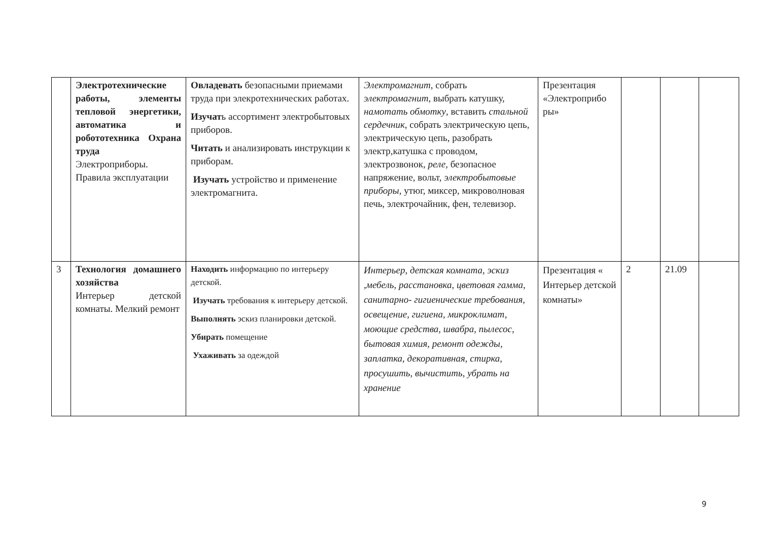| | Электротехнические работы, элементы тепловой энергетики, автоматика и робототехника Охрана труда Электроприборы. Правила эксплуатации | Овладевать безопасными приемами труда при элекротехнических работах. Изучат ь ассортимент электробытовых приборов. Читать и анализировать инструкции к приборам. Изучать устройство и применение электромагнита. | Электромагнит , собрать электромагнит , выбрать катушку, намотать обмотку , вставить стальной сердечник , собрать электрическую цепь, электрическую цепь, разобрать электр,катушка с проводом, электрозвонок, реле, безопасное напряжение, вольт, электробытовые приборы , утюг, миксер, микроволновая печь, электрочайник, фен, телевизор. | Презентация «Электроприбо ры» | | | |
| 3 | Технология домашнего хозяйства Интерьер детской комнаты. Мелкий ремонт | Находить информацию по интерьеру детской. Изучать требования к интерьеру детской. Выполнять эскиз планировки детской. Убирать помещение Ухаживать за одеждой | Интерьер, детская комната, эскиз ,мебель, расстановка, цветовая гамма, санитарно- гигиенические требования, освещение, гигиена, микроклимат, моющие средства, швабра, пылесос, бытовая химия, ремонт одежды, заплатка, декоративная, стирка, просушить, вычистить, убрать на хранение | Презентация « Интерьер детской комнаты» | 2 | 21.09 | |
9